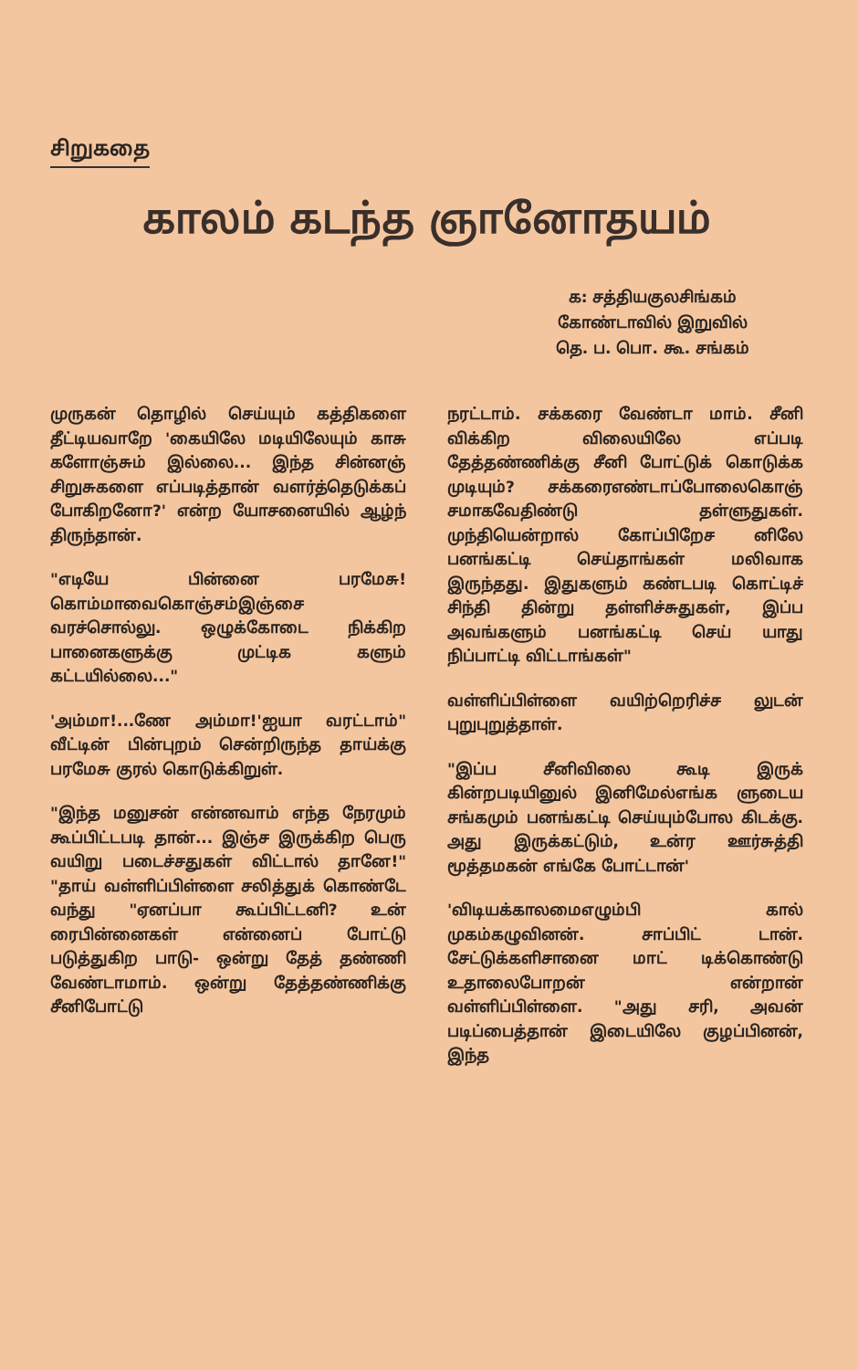சிறுகதை
காலம் கடந்த ஞானோதயம்
க: சத்தியகுலசிங்கம்
கோண்டாவில் இறுவில்
தெ. ப. பொ. கூ. சங்கம்
முருகன் தொழில் செய்யும் கத்திகளை தீட்டியவாறே 'கையிலே மடியிலேயும் காசு களோஞ்சும் இல்லை... இந்த சின்னஞ் சிறுசுகளை எப்படித்தான் வளர்த்தெடுக்கப் போகிறனோ?' என்ற யோசனையில் ஆழ்ந் திருந்தான்.
"எடியே பின்னை பரமேசு! கொம்மாவைகொஞ்சம்இஞ்சை வரச்சொல்லு. ஒழுக்கோடை நிக்கிற பானைகளுக்கு முட்டிக களும் கட்டயில்லை..."
'அம்மா!...ணே அம்மா!'ஐயா வரட்டாம்" வீட்டின் பின்புறம் சென்றிருந்த தாய்க்கு பரமேசு குரல் கொடுக்கிறுள்.
"இந்த மனுசன் என்னவாம் எந்த நேரமும் கூப்பிட்டபடி தான்... இஞ்ச இருக்கிற பெரு வயிறு படைச்சதுகள் விட்டால் தானே!" "தாய் வள்ளிப்பிள்ளை சலித்துக் கொண்டே வந்து "ஏனப்பா கூப்பிட்டனி? உன் ரைபின்னைகள் என்னைப் போட்டு படுத்துகிற பாடு- ஒன்று தேத் தண்ணி வேண்டாமாம். ஒன்று தேத்தண்ணிக்கு சீனிபோட்டு
நரட்டாம். சக்கரை வேண்டா மாம். சீனி விக்கிற விலையிலே எப்படி தேத்தண்ணிக்கு சீனி போட்டுக் கொடுக்க முடியும்? சக்கரைஎண்டாப்போலைகொஞ் சமாகவேதிண்டு தள்ளுதுகள். முந்தியென்றால் கோப்பிறேச னிலே பனங்கட்டி செய்தாங்கள் மலிவாக இருந்தது. இதுகளும் கண்டபடி கொட்டிச் சிந்தி தின்று தள்ளிச்சுதுகள், இப்ப அவங்களும் பனங்கட்டி செய் யாது நிப்பாட்டி விட்டாங்கள்"
வள்ளிப்பிள்ளை வயிற்றெரிச்ச லுடன் புறுபுறுத்தாள்.
"இப்ப சீனிவிலை கூடி இருக் கின்றபடியினுல் இனிமேல்எங்க ளுடைய சங்கமும் பனங்கட்டி செய்யும்போல கிடக்கு. அது இருக்கட்டும், உன்ர ஊர்சுத்தி மூத்தமகன் எங்கே போட்டான்'
'விடியக்காலமைஎழும்பி கால் முகம்கழுவினன். சாப்பிட் டான். சேட்டுக்களிசானை மாட் டிக்கொண்டு உதாலைபோறன் என்றான் வள்ளிப்பிள்ளை. "அது சரி, அவன் படிப்பைத்தான் இடையிலே குழப்பினன், இந்த